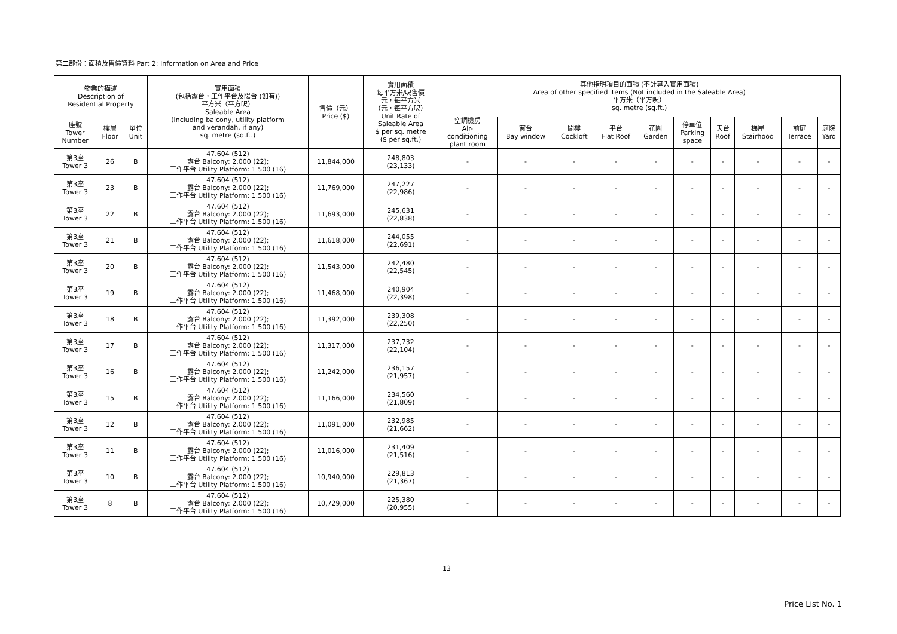第二部份：面積及售價資料 Part 2: Information on Area and Price
| 物業的描述 Description of Residential Property | | | 實用面積 (包括露台，工作平台及陽台 (如有)) 平方米（平方呎） Saleable Area (including balcony, utility platform and verandah, if any) sq. metre (sq.ft.) | 售價（元） Price ($) | 實用面積 每平方米/呎售價 元，每平方米 （元，每平方呎） Unit Rate of Saleable Area $ per sq. metre ($ per sq.ft.) | 其他指明項目的面積 (不計算入實用面積) Area of other specified items (Not included in the Saleable Area) 平方米（平方呎） sq. metre (sq.ft.) | | | | | | | | | |
| --- | --- | --- | --- | --- | --- | --- | --- | --- | --- | --- | --- | --- | --- | --- | --- |
| 座號 Tower Number | 樓層 Floor | 單位 Unit | | | | 空調機房 Air- conditioning plant room | 窗台 Bay window | 閣樓 Cockloft | 平台 Flat Roof | 花園 Garden | 停車位 Parking space | 天台 Roof | 梯屋 Stairhood | 前庭 Terrace | 庭院 Yard |
| 第3座 Tower 3 | 26 | B | 47.604 (512) 露台 Balcony: 2.000 (22); 工作平台 Utility Platform: 1.500 (16) | 11,844,000 | 248,803 (23,133) | - | - | - | - | - | - | - | - | - | - |
| 第3座 Tower 3 | 23 | B | 47.604 (512) 露台 Balcony: 2.000 (22); 工作平台 Utility Platform: 1.500 (16) | 11,769,000 | 247,227 (22,986) | - | - | - | - | - | - | - | - | - | - |
| 第3座 Tower 3 | 22 | B | 47.604 (512) 露台 Balcony: 2.000 (22); 工作平台 Utility Platform: 1.500 (16) | 11,693,000 | 245,631 (22,838) | - | - | - | - | - | - | - | - | - | - |
| 第3座 Tower 3 | 21 | B | 47.604 (512) 露台 Balcony: 2.000 (22); 工作平台 Utility Platform: 1.500 (16) | 11,618,000 | 244,055 (22,691) | - | - | - | - | - | - | - | - | - | - |
| 第3座 Tower 3 | 20 | B | 47.604 (512) 露台 Balcony: 2.000 (22); 工作平台 Utility Platform: 1.500 (16) | 11,543,000 | 242,480 (22,545) | - | - | - | - | - | - | - | - | - | - |
| 第3座 Tower 3 | 19 | B | 47.604 (512) 露台 Balcony: 2.000 (22); 工作平台 Utility Platform: 1.500 (16) | 11,468,000 | 240,904 (22,398) | - | - | - | - | - | - | - | - | - | - |
| 第3座 Tower 3 | 18 | B | 47.604 (512) 露台 Balcony: 2.000 (22); 工作平台 Utility Platform: 1.500 (16) | 11,392,000 | 239,308 (22,250) | - | - | - | - | - | - | - | - | - | - |
| 第3座 Tower 3 | 17 | B | 47.604 (512) 露台 Balcony: 2.000 (22); 工作平台 Utility Platform: 1.500 (16) | 11,317,000 | 237,732 (22,104) | - | - | - | - | - | - | - | - | - | - |
| 第3座 Tower 3 | 16 | B | 47.604 (512) 露台 Balcony: 2.000 (22); 工作平台 Utility Platform: 1.500 (16) | 11,242,000 | 236,157 (21,957) | - | - | - | - | - | - | - | - | - | - |
| 第3座 Tower 3 | 15 | B | 47.604 (512) 露台 Balcony: 2.000 (22); 工作平台 Utility Platform: 1.500 (16) | 11,166,000 | 234,560 (21,809) | - | - | - | - | - | - | - | - | - | - |
| 第3座 Tower 3 | 12 | B | 47.604 (512) 露台 Balcony: 2.000 (22); 工作平台 Utility Platform: 1.500 (16) | 11,091,000 | 232,985 (21,662) | - | - | - | - | - | - | - | - | - | - |
| 第3座 Tower 3 | 11 | B | 47.604 (512) 露台 Balcony: 2.000 (22); 工作平台 Utility Platform: 1.500 (16) | 11,016,000 | 231,409 (21,516) | - | - | - | - | - | - | - | - | - | - |
| 第3座 Tower 3 | 10 | B | 47.604 (512) 露台 Balcony: 2.000 (22); 工作平台 Utility Platform: 1.500 (16) | 10,940,000 | 229,813 (21,367) | - | - | - | - | - | - | - | - | - | - |
| 第3座 Tower 3 | 8 | B | 47.604 (512) 露台 Balcony: 2.000 (22); 工作平台 Utility Platform: 1.500 (16) | 10,729,000 | 225,380 (20,955) | - | - | - | - | - | - | - | - | - | - |
13
Price List No. 1